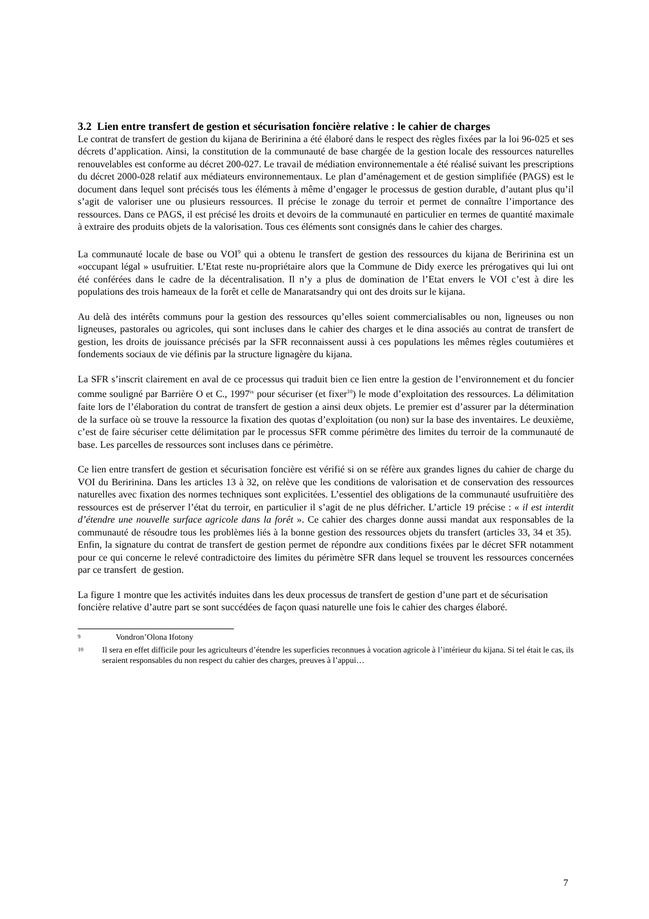3.2 Lien entre transfert de gestion et sécurisation foncière relative : le cahier de charges
Le contrat de transfert de gestion du kijana de Beririnina a été élaboré dans le respect des règles fixées par la loi 96-025 et ses décrets d’application. Ainsi, la constitution de la communauté de base chargée de la gestion locale des ressources naturelles renouvelables est conforme au décret 200-027. Le travail de médiation environnementale a été réalisé suivant les prescriptions du décret 2000-028 relatif aux médiateurs environnementaux. Le plan d’aménagement et de gestion simplifiée (PAGS) est le document dans lequel sont précisés tous les éléments à même d’engager le processus de gestion durable, d’autant plus qu’il s’agit de valoriser une ou plusieurs ressources. Il précise le zonage du terroir et permet de connaître l’importance des ressources. Dans ce PAGS, il est précisé les droits et devoirs de la communauté en particulier en termes de quantité maximale à extraire des produits objets de la valorisation. Tous ces éléments sont consignés dans le cahier des charges.
La communauté locale de base ou VOI<sup>9</sup> qui a obtenu le transfert de gestion des ressources du kijana de Beririnina est un «occupant légal » usufruitier. L’Etat reste nu-propriétaire alors que la Commune de Didy exerce les prérogatives qui lui ont été conférées dans le cadre de la décentralisation. Il n’y a plus de domination de l’Etat envers le VOI c’est à dire les populations des trois hameaux de la forêt et celle de Manaratsandry qui ont des droits sur le kijana.
Au delà des intérêts communs pour la gestion des ressources qu’elles soient commercialisables ou non, ligneuses ou non ligneuses, pastorales ou agricoles, qui sont incluses dans le cahier des charges et le dina associés au contrat de transfert de gestion, les droits de jouissance précisés par la SFR reconnaissent aussi à ces populations les mêmes règles coutumières et fondements sociaux de vie définis par la structure lignagère du kijana.
La SFR s’inscrit clairement en aval de ce processus qui traduit bien ce lien entre la gestion de l’environnement et du foncier comme souligné par Barrière O et C., 1997<sup>ix</sup> pour sécuriser (et fixer<sup>10</sup>) le mode d’exploitation des ressources. La délimitation faite lors de l’élaboration du contrat de transfert de gestion a ainsi deux objets. Le premier est d’assurer par la détermination de la surface où se trouve la ressource la fixation des quotas d’exploitation (ou non) sur la base des inventaires. Le deuxième, c’est de faire sécuriser cette délimitation par le processus SFR comme périmètre des limites du terroir de la communauté de base. Les parcelles de ressources sont incluses dans ce périmètre.
Ce lien entre transfert de gestion et sécurisation foncière est vérifié si on se réfère aux grandes lignes du cahier de charge du VOI du Beririnina. Dans les articles 13 à 32, on relève que les conditions de valorisation et de conservation des ressources naturelles avec fixation des normes techniques sont explicitées. L’essentiel des obligations de la communauté usufruitière des ressources est de préserver l’état du terroir, en particulier il s’agit de ne plus défricher. L’article 19 précise : « il est interdit d’étendre une nouvelle surface agricole dans la forêt ». Ce cahier des charges donne aussi mandat aux responsables de la communauté de résoudre tous les problèmes liés à la bonne gestion des ressources objets du transfert (articles 33, 34 et 35). Enfin, la signature du contrat de transfert de gestion permet de répondre aux conditions fixées par le décret SFR notamment pour ce qui concerne le relevé contradictoire des limites du périmètre SFR dans lequel se trouvent les ressources concernées par ce transfert de gestion.
La figure 1 montre que les activités induites dans les deux processus de transfert de gestion d’une part et de sécurisation foncière relative d’autre part se sont succédées de façon quasi naturelle une fois le cahier des charges élaboré.
9 Vondron’Olona Ifotony
10 Il sera en effet difficile pour les agriculteurs d’étendre les superficies reconnues à vocation agricole à l’intérieur du kijana. Si tel était le cas, ils seraient responsables du non respect du cahier des charges, preuves à l’appui…
7